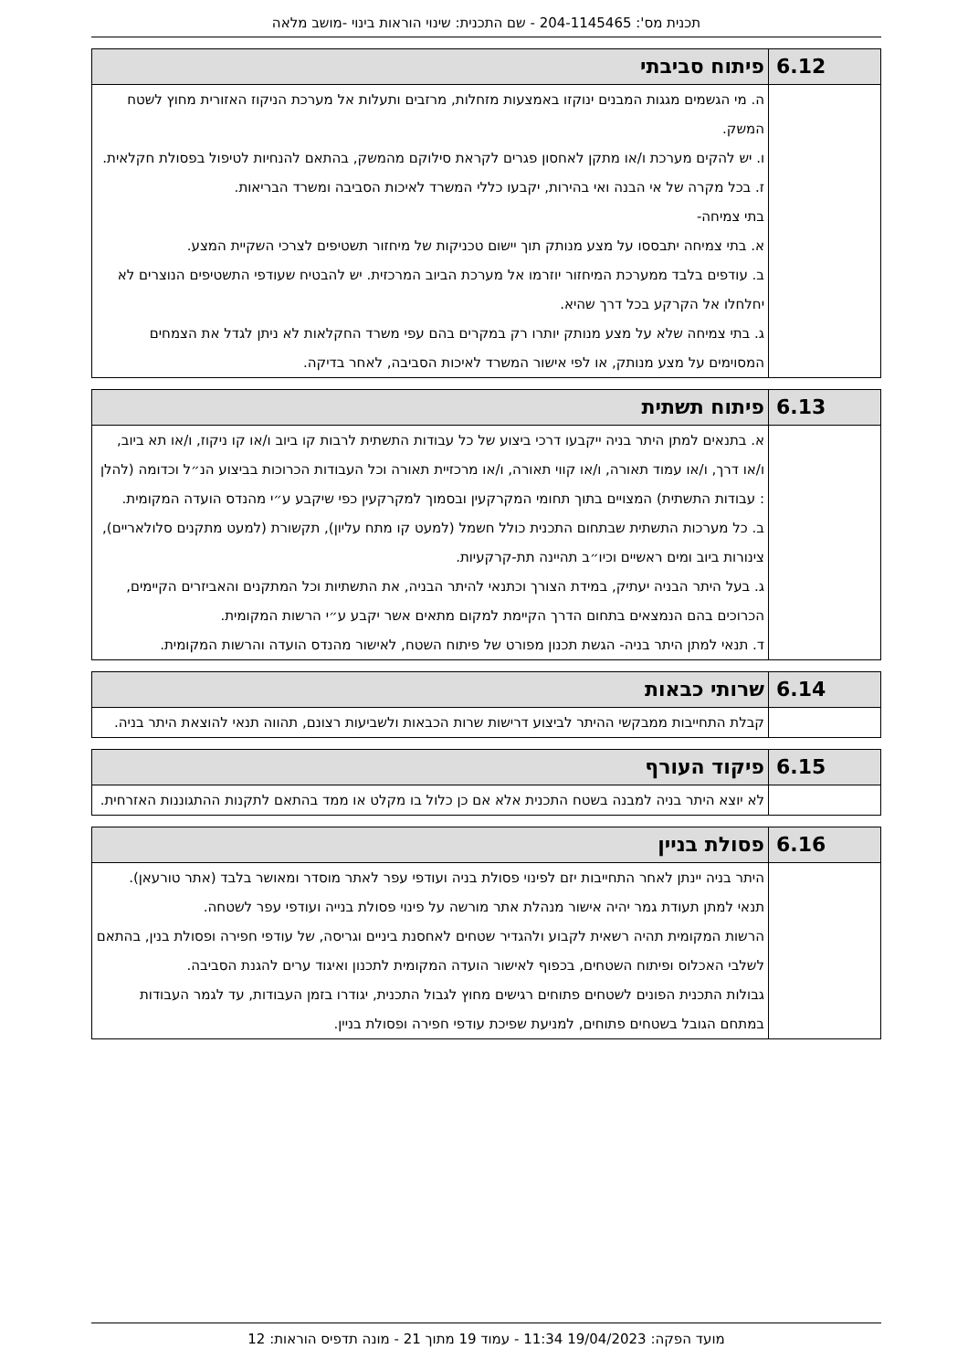תכנית מס': 204-1145465 - שם התכנית: שינוי הוראות בינוי -מושב מלאה
| 6.12 | פיתוח סביבתי |
| | ה. מי הגשמים מגגות המבנים ינוקזו באמצעות מזחלות, מרזבים ותעלות אל מערכת הניקוז האזורית מחוץ לשטח המשק. ו. יש להקים מערכת ו/או מתקן לאחסון פגרים לקראת סילוקם מהמשק, בהתאם להנחיות לטיפול בפסולת חקלאית. ז. בכל מקרה של אי הבנה ואי בהירות, יקבעו כללי המשרד לאיכות הסביבה ומשרד הבריאות. בתי צמיחה- א. בתי צמיחה יתבססו על מצע מנותק תוך יישום טכניקות של מיחזור תשטיפים לצרכי השקיית המצע. ב. עודפים בלבד ממערכת המיחזור יוזרמו אל מערכת הביוב המרכזית. יש להבטיח שעודפי התשטיפים הנוצרים לא יחלחלו אל הקרקע בכל דרך שהיא. ג. בתי צמיחה שלא על מצע מנותק יותרו רק במקרים בהם עפי משרד החקלאות לא ניתן לגדל את הצמחים המסוימים על מצע מנותק, או לפי אישור המשרד לאיכות הסביבה, לאחר בדיקה. |
| 6.13 | פיתוח תשתית |
| | א. בתנאים למתן היתר בניה ייקבעו דרכי ביצוע של כל עבודות התשתית לרבות קו ביוב ו/או קו ניקוז, ו/או תא ביוב, ו/או דרך, ו/או עמוד תאורה, ו/או קווי תאורה, ו/או מרכזיית תאורה וכל העבודות הכרוכות בביצוע הנ״ל וכדומה (להלן : עבודות התשתית) המצויים בתוך תחומי המקרקעין ובסמוך למקרקעין כפי שיקבע ע״י מהנדס הועדה המקומית. ב. כל מערכות התשתית שבתחום התכנית כולל חשמל (למעט קו מתח עליון), תקשורת (למעט מתקנים סלולאריים), צינורות ביוב ומים ראשיים וכיו״ב תהיינה תת-קרקעיות. ג. בעל היתר הבניה יעתיק, במידת הצורך וכתנאי להיתר הבניה, את התשתיות וכל המתקנים והאביזרים הקיימים, הכרוכים בהם הנמצאים בתחום הדרך הקיימת למקום מתאים אשר יקבע ע״י הרשות המקומית. ד. תנאי למתן היתר בניה- הגשת תכנון מפורט של פיתוח השטח, לאישור מהנדס הועדה והרשות המקומית. |
| 6.14 | שרותי כבאות |
| | קבלת התחייבות ממבקשי ההיתר לביצוע דרישות שרות הכבאות ולשביעות רצונם, תהווה תנאי להוצאת היתר בניה. |
| 6.15 | פיקוד העורף |
| | לא יוצא היתר בניה למבנה בשטח התכנית אלא אם כן כלול בו מקלט או ממד בהתאם לתקנות ההתגוננות האזרחית. |
| 6.16 | פסולת בניין |
| | היתר בניה יינתן לאחר התחייבות יזם לפינוי פסולת בניה ועודפי עפר לאתר מוסדר ומאושר בלבד (אתר טורעאן). תנאי למתן תעודת גמר יהיה אישור מנהלת אתר מורשה על פינוי פסולת בנייה ועודפי עפר לשטחה. הרשות המקומית תהיה רשאית לקבוע ולהגדיר שטחים לאחסנת ביניים וגריסה, של עודפי חפירה ופסולת בנין, בהתאם לשלבי האכלוס ופיתוח השטחים, בכפוף לאישור הועדה המקומית לתכנון ואיגוד ערים להגנת הסביבה. גבולות התכנית הפונים לשטחים פתוחים רגישים מחוץ לגבול התכנית, יגודרו בזמן העבודות, עד לגמר העבודות במתחם הגובל בשטחים פתוחים, למניעת שפיכת עודפי חפירה ופסולת בניין. |
מועד הפקה: 19/04/2023 11:34 - עמוד 19 מתוך 21 - מונה תדפיס הוראות: 12